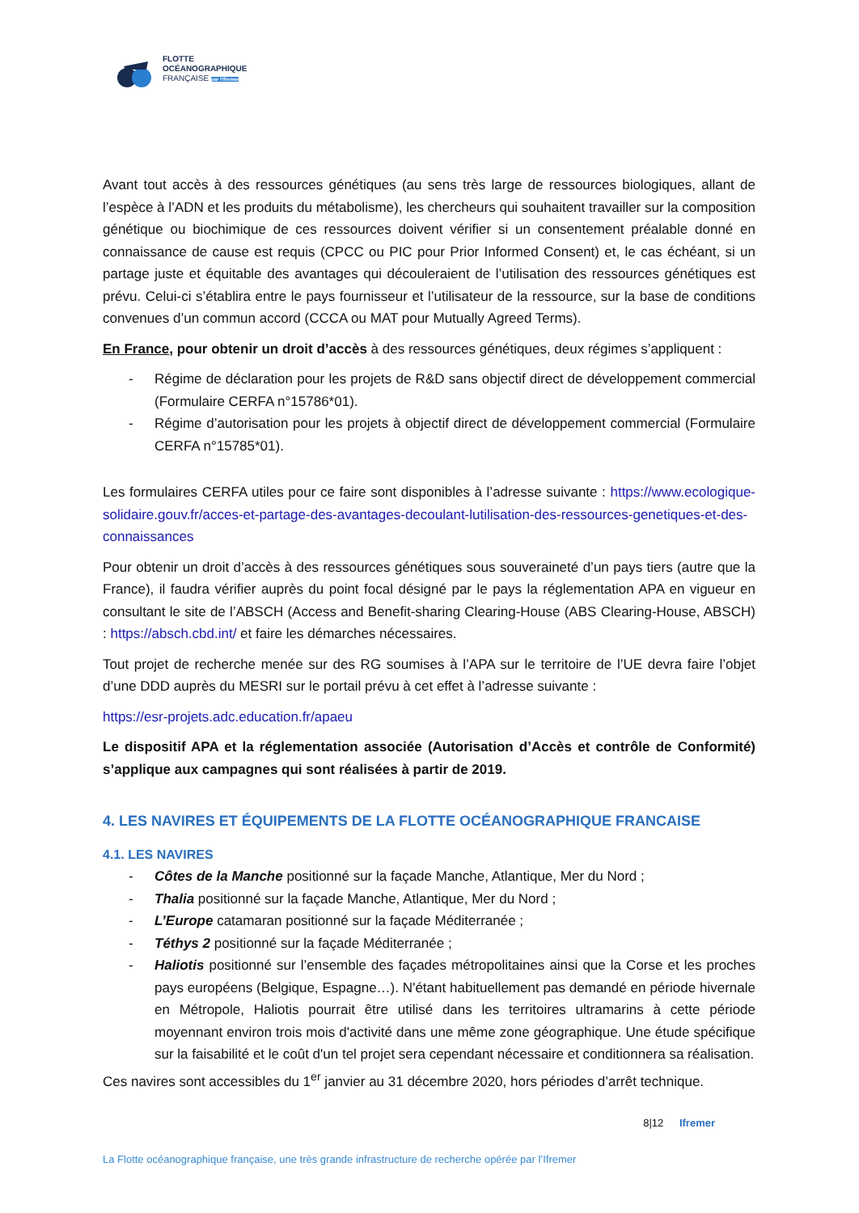FLOTTE
OCÉANOGRAPHIQUE
FRANÇAISE par l'Ifremer
Avant tout accès à des ressources génétiques (au sens très large de ressources biologiques, allant de l’espèce à l’ADN et les produits du métabolisme), les chercheurs qui souhaitent travailler sur la composition génétique ou biochimique de ces ressources doivent vérifier si un consentement préalable donné en connaissance de cause est requis (CPCC ou PIC pour Prior Informed Consent) et, le cas échéant, si un partage juste et équitable des avantages qui découleraient de l’utilisation des ressources génétiques est prévu. Celui-ci s’établira entre le pays fournisseur et l’utilisateur de la ressource, sur la base de conditions convenues d’un commun accord (CCCA ou MAT pour Mutually Agreed Terms).
En France, pour obtenir un droit d’accès à des ressources génétiques, deux régimes s’appliquent :
- Régime de déclaration pour les projets de R&D sans objectif direct de développement commercial (Formulaire CERFA n°15786*01).
- Régime d’autorisation pour les projets à objectif direct de développement commercial (Formulaire CERFA n°15785*01).
Les formulaires CERFA utiles pour ce faire sont disponibles à l’adresse suivante : https://www.ecologique-solidaire.gouv.fr/acces-et-partage-des-avantages-decoulant-lutilisation-des-ressources-genetiques-et-des-connaissances
Pour obtenir un droit d’accès à des ressources génétiques sous souveraineté d’un pays tiers (autre que la France), il faudra vérifier auprès du point focal désigné par le pays la réglementation APA en vigueur en consultant le site de l’ABSCH (Access and Benefit-sharing Clearing-House (ABS Clearing-House, ABSCH) : https://absch.cbd.int/ et faire les démarches nécessaires.
Tout projet de recherche menée sur des RG soumises à l’APA sur le territoire de l’UE devra faire l’objet d’une DDD auprès du MESRI sur le portail prévu à cet effet à l’adresse suivante :
https://esr-projets.adc.education.fr/apaeu
Le dispositif APA et la réglementation associée (Autorisation d’Accès et contrôle de Conformité) s’applique aux campagnes qui sont réalisées à partir de 2019.
4. LES NAVIRES ET ÉQUIPEMENTS DE LA FLOTTE OCÉANOGRAPHIQUE FRANCAISE
4.1. LES NAVIRES
- Côtes de la Manche positionné sur la façade Manche, Atlantique, Mer du Nord ;
- Thalia positionné sur la façade Manche, Atlantique, Mer du Nord ;
- L’Europe catamaran positionné sur la façade Méditerranée ;
- Téthys 2 positionné sur la façade Méditerranée ;
- Haliotis positionné sur l’ensemble des façades métropolitaines ainsi que la Corse et les proches pays européens (Belgique, Espagne…). N'étant habituellement pas demandé en période hivernale en Métropole, Haliotis pourrait être utilisé dans les territoires ultramarins à cette période moyennant environ trois mois d'activité dans une même zone géographique. Une étude spécifique sur la faisabilité et le coût d'un tel projet sera cependant nécessaire et conditionnera sa réalisation.
Ces navires sont accessibles du 1<sup>er</sup> janvier au 31 décembre 2020, hors périodes d’arrêt technique.
8|12 Ifremer
La Flotte océanographique française, une très grande infrastructure de recherche opérée par l’Ifremer